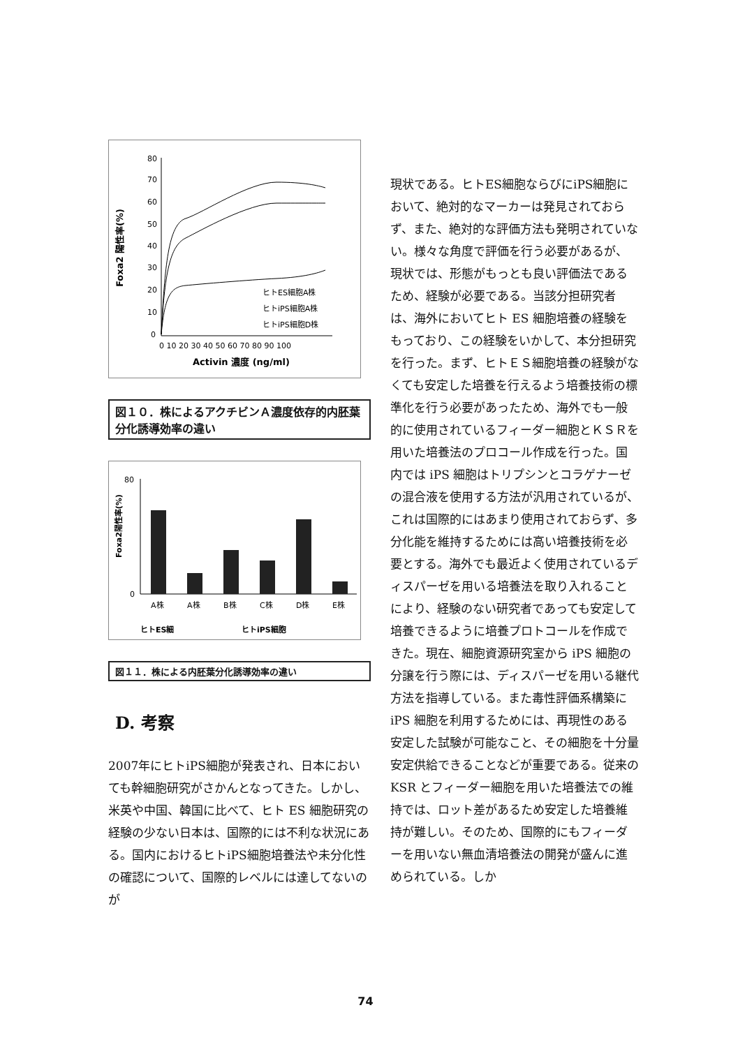Foxa2 陽性率(%)
80
70
60
50
40
30
20
10
0
ヒトES細胞A株
ヒトiPS細胞A株
ヒトiPS細胞D株
0 10 20 30 40 50 60 70 80 90 100
Activin 濃度 (ng/ml)
図１０．株によるアクチビンＡ濃度依存的内胚葉分化誘導効率の違い
Foxa2陽性率(%)
80
0
A株
A株
B株
C株
D株
E株
ヒトES細
ヒトiPS細胞
図１１．株による内胚葉分化誘導効率の違い
D. 考察
2007年にヒトiPS細胞が発表され、日本においても幹細胞研究がさかんとなってきた。しかし、米英や中国、韓国に比べて、ヒト ES 細胞研究の経験の少ない日本は、国際的には不利な状況にある。国内におけるヒトiPS細胞培養法や未分化性の確認について、国際的レベルには達してないのが
現状である。ヒトES細胞ならびにiPS細胞において、絶対的なマーカーは発見されておらず、また、絶対的な評価方法も発明されていない。様々な角度で評価を行う必要があるが、現状では、形態がもっとも良い評価法であるため、経験が必要である。当該分担研究者は、海外においてヒト ES 細胞培養の経験をもっており、この経験をいかして、本分担研究を行った。まず、ヒトＥＳ細胞培養の経験がなくても安定した培養を行えるよう培養技術の標準化を行う必要があったため、海外でも一般的に使用されているフィーダー細胞とＫＳＲを用いた培養法のプロコール作成を行った。国内では iPS 細胞はトリプシンとコラゲナーゼの混合液を使用する方法が汎用されているが、これは国際的にはあまり使用されておらず、多分化能を維持するためには高い培養技術を必要とする。海外でも最近よく使用されているディスパーゼを用いる培養法を取り入れることにより、経験のない研究者であっても安定して培養できるように培養プロトコールを作成できた。現在、細胞資源研究室から iPS 細胞の分譲を行う際には、ディスパーゼを用いる継代方法を指導している。また毒性評価系構築に iPS 細胞を利用するためには、再現性のある安定した試験が可能なこと、その細胞を十分量安定供給できることなどが重要である。従来の KSR とフィーダー細胞を用いた培養法での維持では、ロット差があるため安定した培養維持が難しい。そのため、国際的にもフィーダーを用いない無血清培養法の開発が盛んに進められている。しか
74